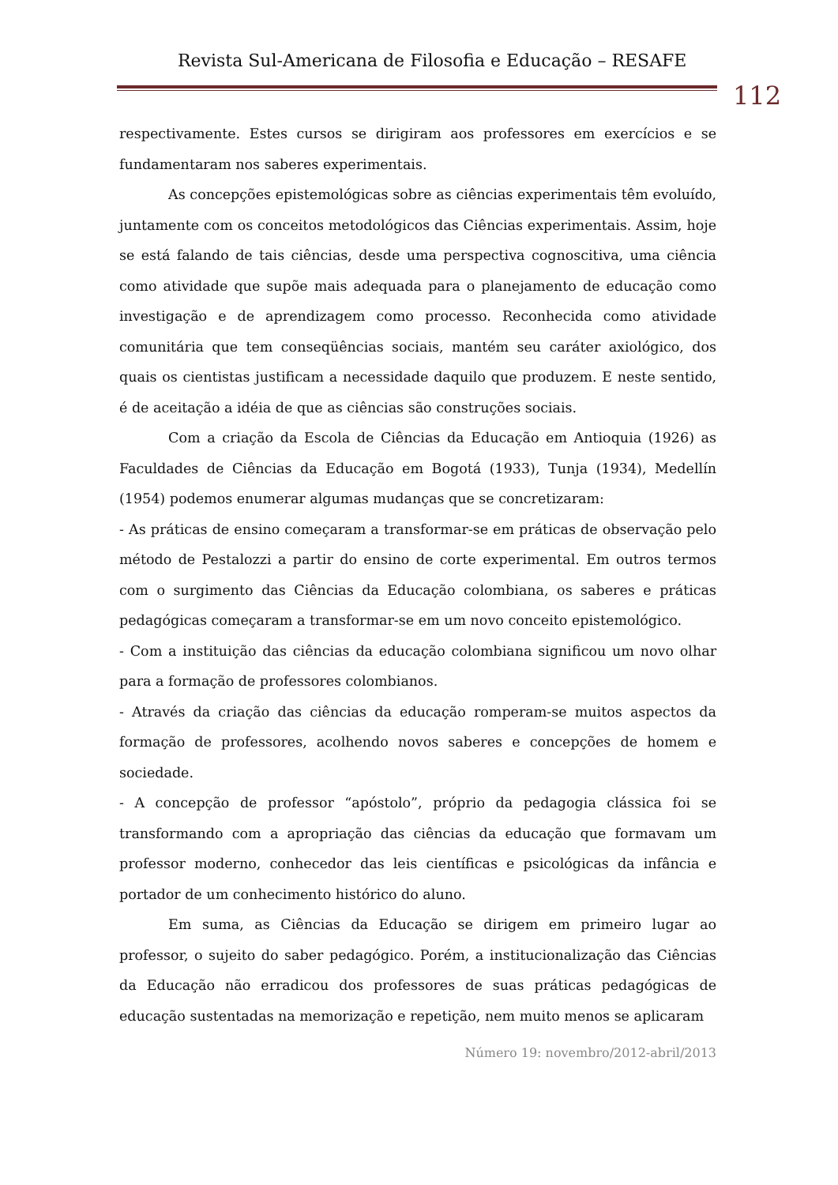Revista Sul-Americana de Filosofia e Educação – RESAFE
112
respectivamente. Estes cursos se dirigiram aos professores em exercícios e se fundamentaram nos saberes experimentais.
As concepções epistemológicas sobre as ciências experimentais têm evoluído, juntamente com os conceitos metodológicos das Ciências experimentais. Assim, hoje se está falando de tais ciências, desde uma perspectiva cognoscitiva, uma ciência como atividade que supõe mais adequada para o planejamento de educação como investigação e de aprendizagem como processo. Reconhecida como atividade comunitária que tem conseqüências sociais, mantém seu caráter axiológico, dos quais os cientistas justificam a necessidade daquilo que produzem. E neste sentido, é de aceitação a idéia de que as ciências são construções sociais.
Com a criação da Escola de Ciências da Educação em Antioquia (1926) as Faculdades de Ciências da Educação em Bogotá (1933), Tunja (1934), Medellín (1954) podemos enumerar algumas mudanças que se concretizaram:
- As práticas de ensino começaram a transformar-se em práticas de observação pelo método de Pestalozzi a partir do ensino de corte experimental. Em outros termos com o surgimento das Ciências da Educação colombiana, os saberes e práticas pedagógicas começaram a transformar-se em um novo conceito epistemológico.
- Com a instituição das ciências da educação colombiana significou um novo olhar para a formação de professores colombianos.
- Através da criação das ciências da educação romperam-se muitos aspectos da formação de professores, acolhendo novos saberes e concepções de homem e sociedade.
- A concepção de professor “apóstolo”, próprio da pedagogia clássica foi se transformando com a apropriação das ciências da educação que formavam um professor moderno, conhecedor das leis científicas e psicológicas da infância e portador de um conhecimento histórico do aluno.
Em suma, as Ciências da Educação se dirigem em primeiro lugar ao professor, o sujeito do saber pedagógico. Porém, a institucionalização das Ciências da Educação não erradicou dos professores de suas práticas pedagógicas de educação sustentadas na memorização e repetição, nem muito menos se aplicaram
Número 19: novembro/2012-abril/2013